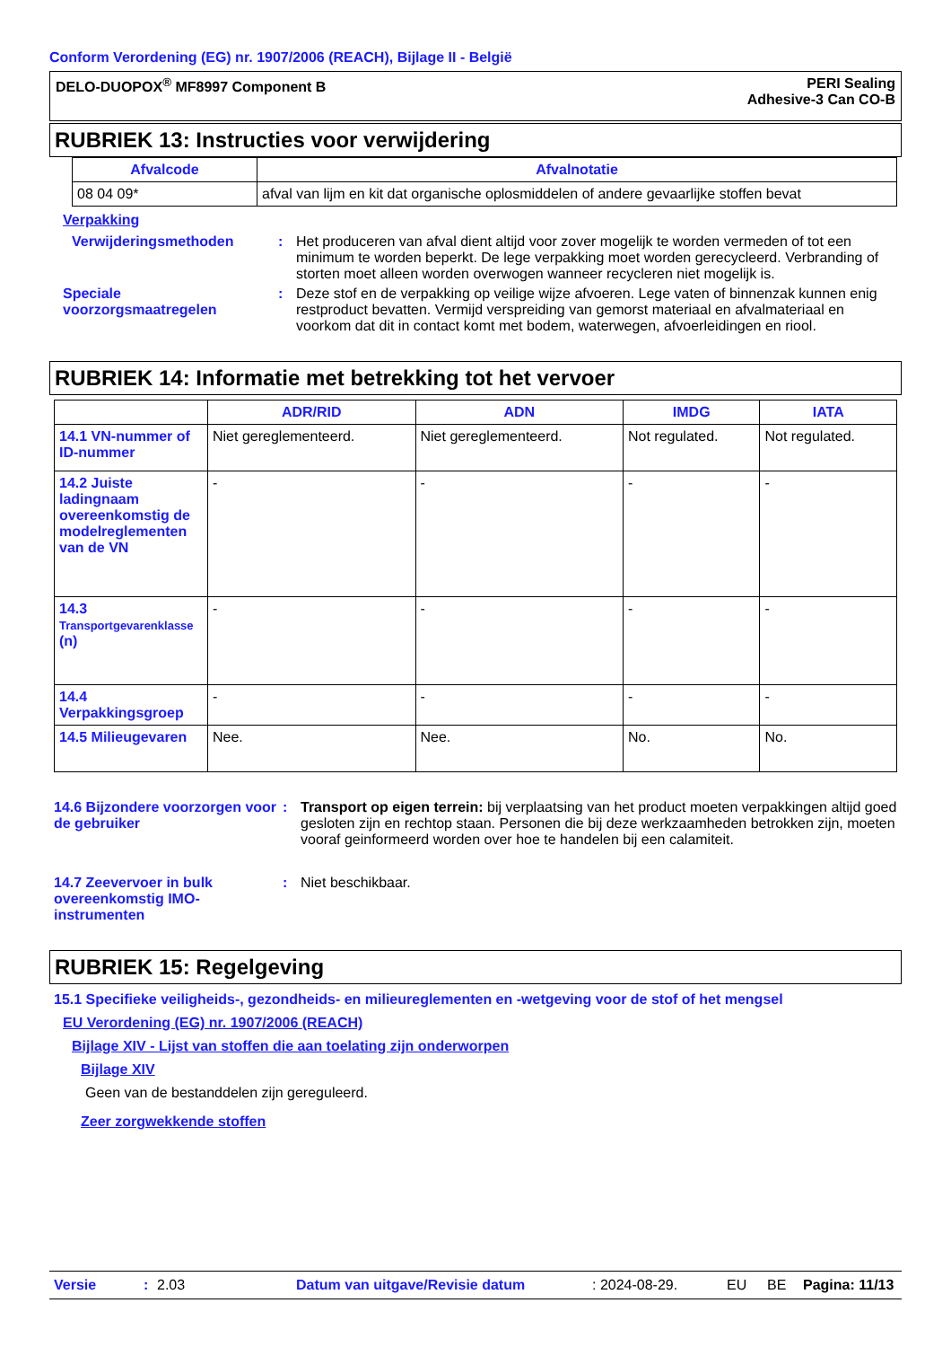Conform Verordening (EG) nr. 1907/2006 (REACH), Bijlage II - België
DELO-DUOPOX<sup>®</sup> MF8997 Component B
PERI Sealing
Adhesive-3 Can CO-B
RUBRIEK 13: Instructies voor verwijdering
| Afvalcode | Afvalnotatie |
| --- | --- |
| 08 04 09* | afval van lijm en kit dat organische oplosmiddelen of andere gevaarlijke stoffen bevat |
Verpakking
Verwijderingsmethoden : Het produceren van afval dient altijd voor zover mogelijk te worden vermeden of tot een minimum te worden beperkt. De lege verpakking moet worden gerecycleerd. Verbranding of storten moet alleen worden overwogen wanneer recycleren niet mogelijk is.
Speciale voorzorgsmaatregelen
: Deze stof en de verpakking op veilige wijze afvoeren. Lege vaten of binnenzak kunnen enig restproduct bevatten. Vermijd verspreiding van gemorst materiaal en afvalmateriaal en voorkom dat dit in contact komt met bodem, waterwegen, afvoerleidingen en riool.
RUBRIEK 14: Informatie met betrekking tot het vervoer
| | ADR/RID | ADN | IMDG | IATA |
| --- | --- | --- | --- | --- |
| 14.1 VN-nummer of ID-nummer | Niet gereglementeerd. | Niet gereglementeerd. | Not regulated. | Not regulated. |
| 14.2 Juiste ladingnaam overeenkomstig de modelreglementen van de VN | - | - | - | - |
| 14.3 Transportgevarenklasse (n) | - | - | - | - |
| 14.4 Verpakkingsgroep | - | - | - | - |
| 14.5 Milieugevaren | Nee. | Nee. | No. | No. |
14.6 Bijzondere voorzorgen voor de gebruiker
: Transport op eigen terrein: bij verplaatsing van het product moeten verpakkingen altijd goed gesloten zijn en rechtop staan. Personen die bij deze werkzaamheden betrokken zijn, moeten vooraf geinformeerd worden over hoe te handelen bij een calamiteit.
14.7 Zeevervoer in bulk overeenkomstig IMO-instrumenten
: Niet beschikbaar.
RUBRIEK 15: Regelgeving
15.1 Specifieke veiligheids-, gezondheids- en milieureglementen en -wetgeving voor de stof of het mengsel
EU Verordening (EG) nr. 1907/2006 (REACH)
Bijlage XIV - Lijst van stoffen die aan toelating zijn onderworpen
Bijlage XIV
Geen van de bestanddelen zijn gereguleerd.
Zeer zorgwekkende stoffen
Versie: 2.03 Datum van uitgave/Revisie datum: 2024-08-29. EU BE Pagina: 11/13